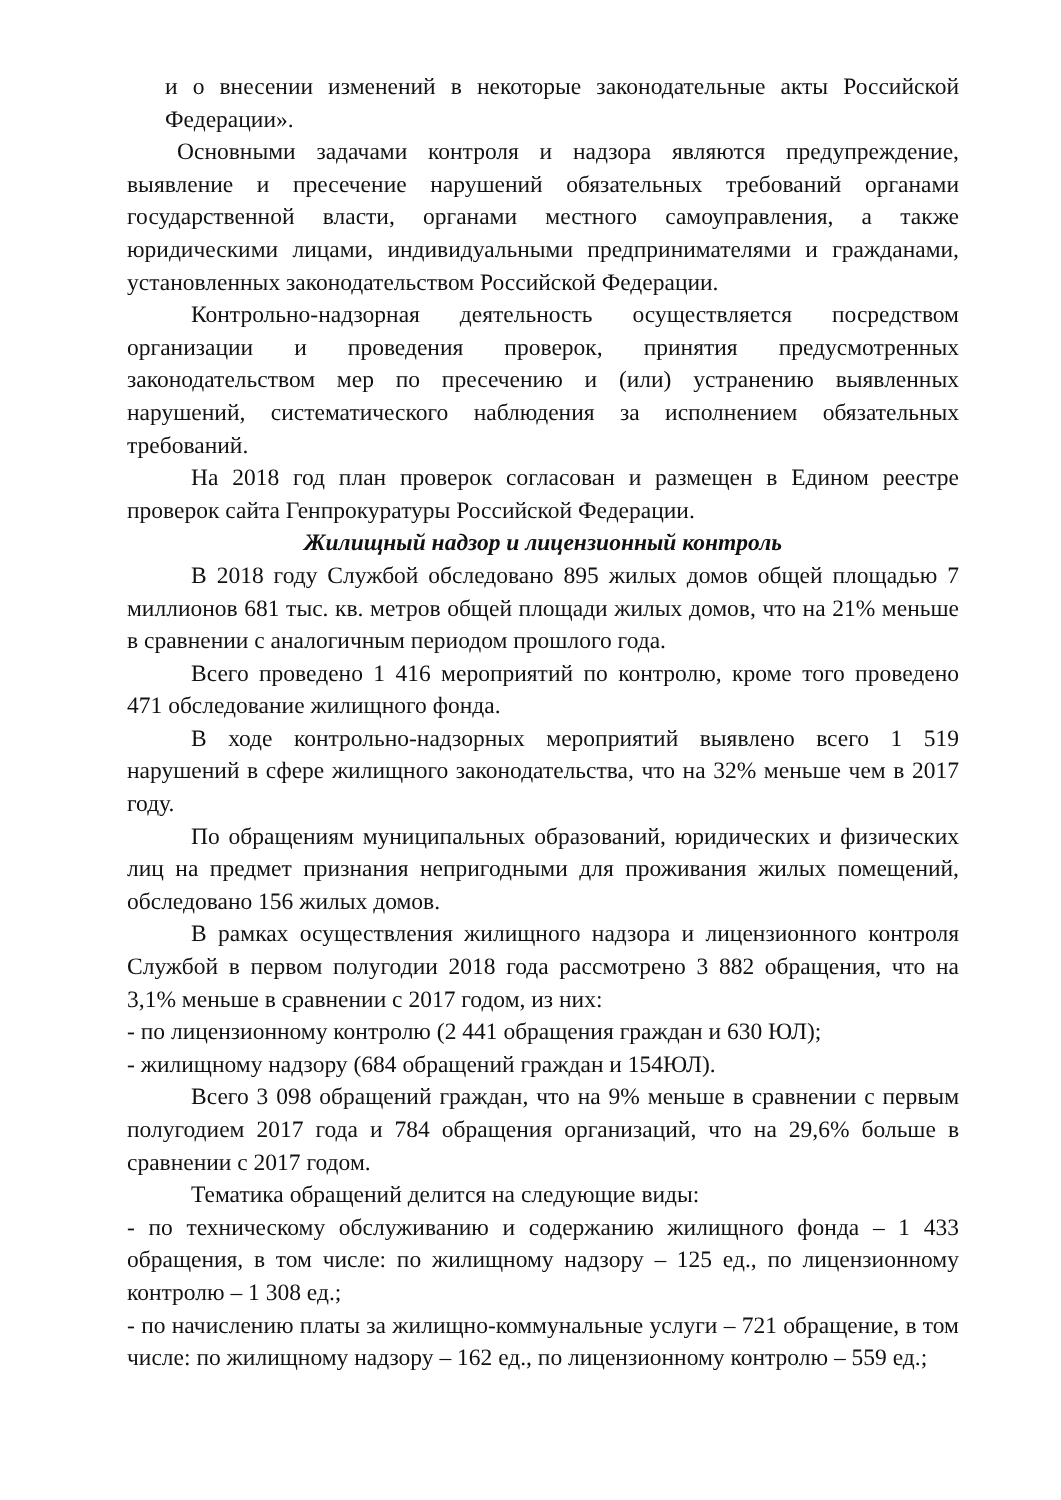и о внесении изменений в некоторые законодательные акты Российской Федерации».
Основными задачами контроля и надзора являются предупреждение, выявление и пресечение нарушений обязательных требований органами государственной власти, органами местного самоуправления, а также юридическими лицами, индивидуальными предпринимателями и гражданами, установленных законодательством Российской Федерации.
Контрольно-надзорная деятельность осуществляется посредством организации и проведения проверок, принятия предусмотренных законодательством мер по пресечению и (или) устранению выявленных нарушений, систематического наблюдения за исполнением обязательных требований.
На 2018 год план проверок согласован и размещен в Едином реестре проверок сайта Генпрокуратуры Российской Федерации.
Жилищный надзор и лицензионный контроль
В 2018 году Службой обследовано 895 жилых домов общей площадью 7 миллионов 681 тыс. кв. метров общей площади жилых домов, что на 21% меньше в сравнении с аналогичным периодом прошлого года.
Всего проведено 1 416 мероприятий по контролю, кроме того проведено 471 обследование жилищного фонда.
В ходе контрольно-надзорных мероприятий выявлено всего 1 519 нарушений в сфере жилищного законодательства, что на 32% меньше чем в 2017 году.
По обращениям муниципальных образований, юридических и физических лиц на предмет признания непригодными для проживания жилых помещений, обследовано 156 жилых домов.
В рамках осуществления жилищного надзора и лицензионного контроля Службой в первом полугодии 2018 года рассмотрено 3 882 обращения, что на 3,1% меньше в сравнении с 2017 годом, из них:
- по лицензионному контролю (2 441 обращения граждан и 630 ЮЛ);
- жилищному надзору (684 обращений граждан и 154ЮЛ).
Всего 3 098 обращений граждан, что на 9% меньше в сравнении с первым полугодием 2017 года и 784 обращения организаций, что на 29,6% больше в сравнении с 2017 годом.
Тематика обращений делится на следующие виды:
- по техническому обслуживанию и содержанию жилищного фонда – 1 433 обращения, в том числе: по жилищному надзору – 125 ед., по лицензионному контролю – 1 308 ед.;
- по начислению платы за жилищно-коммунальные услуги – 721 обращение, в том числе: по жилищному надзору – 162 ед., по лицензионному контролю – 559 ед.;